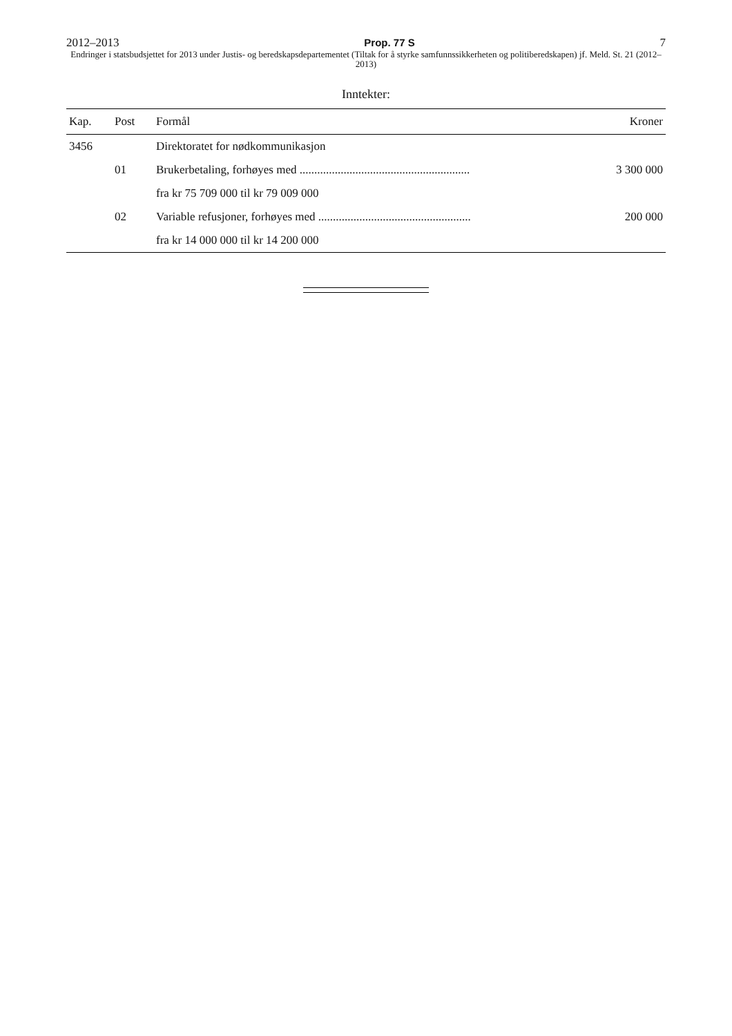2012–2013 Prop. 77 S 7
Endringer i statsbudsjettet for 2013 under Justis- og beredskapsdepartementet (Tiltak for å styrke samfunnssikkerheten og politiberedskapen) jf. Meld. St. 21 (2012–2013)
Inntekter:
| Kap. | Post | Formål | Kroner |
| --- | --- | --- | --- |
| 3456 | | Direktoratet for nødkommunikasjon | |
| | 01 | Brukerbetaling, forhøyes med .......................................................... | 3 300 000 |
| | | fra kr 75 709 000 til kr 79 009 000 | |
| | 02 | Variable refusjoner, forhøyes med .................................................... | 200 000 |
| | | fra kr 14 000 000 til kr 14 200 000 | |